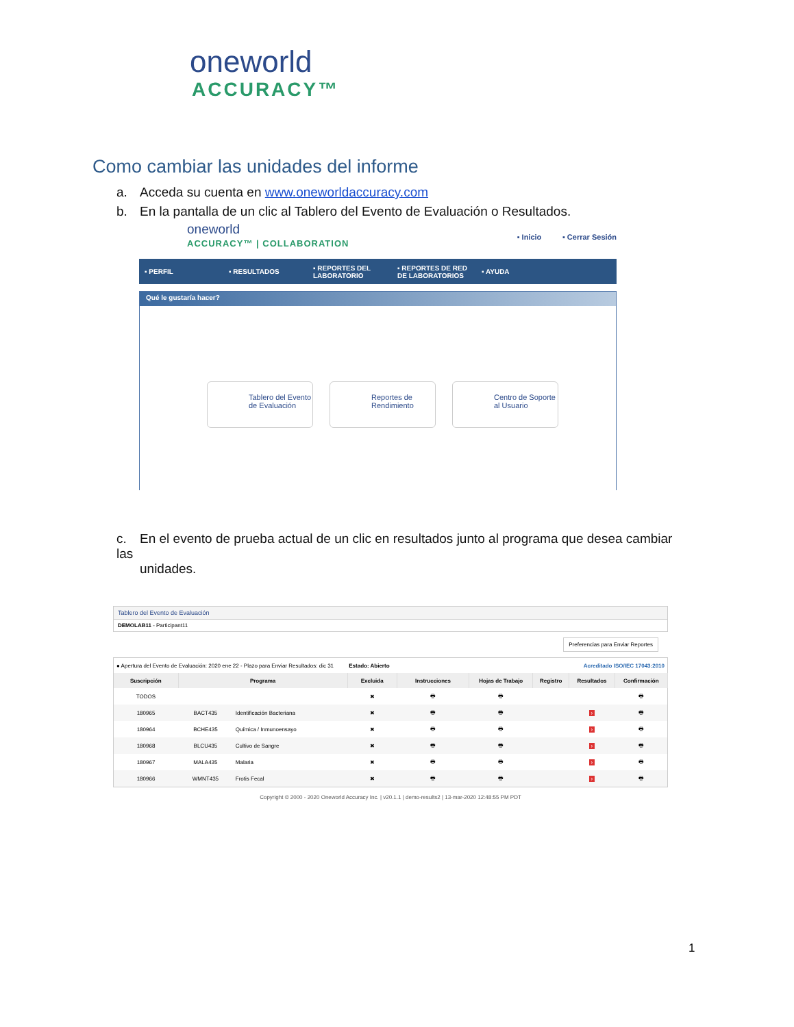oneworld
ACCURACY™
Como cambiar las unidades del informe
a. Acceda su cuenta en www.oneworldaccuracy.com
b. En la pantalla de un clic al Tablero del Evento de Evaluación o Resultados.
oneworld
ACCURACY™ | COLLABORATION
▪ Inicio ▪ Cerrar Sesión
▪ PERFIL ▪ RESULTADOS
▪ REPORTES DEL LABORATORIO
▪ REPORTES DE RED DE LABORATORIOS
▪ AYUDA
Qué le gustaría hacer?
Tablero del Evento de Evaluación
Reportes de Rendimiento Centro de Soporte al Usuario
c. En el evento de prueba actual de un clic en resultados junto al programa que desea cambiar las
unidades.
Tablero del Evento de Evaluación
DEMOLAB11 - Participant11
Preferencias para Enviar Reportes
| ● Apertura del Evento de Evaluación: 2020 ene 22 - Plazo para Enviar Resultados: dic 31 Estado: Abierto | | | | | Acreditado ISO/IEC 17043:2010 | | | |
| Suscripción | Programa | | Excluida | Instrucciones | Hojas de Trabajo | Registro | Resultados | Confirmación |
| TODOS | | | ✖ | 🖶 | 🖶 | | | 🖶 |
| 180965 | BACT435 | Identificación Bacteriana | ✖ | 🖶 | 🖶 | | › | 🖶 |
| 180964 | BCHE435 | Química / Inmunoensayo | ✖ | 🖶 | 🖶 | | › | 🖶 |
| 180968 | BLCU435 | Cultivo de Sangre | ✖ | 🖶 | 🖶 | | › | 🖶 |
| 180967 | MALA435 | Malaria | ✖ | 🖶 | 🖶 | | › | 🖶 |
| 180966 | WMNT435 | Frotis Fecal | ✖ | 🖶 | 🖶 | | › | 🖶 |
Copyright © 2000 - 2020 Oneworld Accuracy Inc. | v20.1.1 | demo-results2 | 13-mar-2020 12:48:55 PM PDT
1